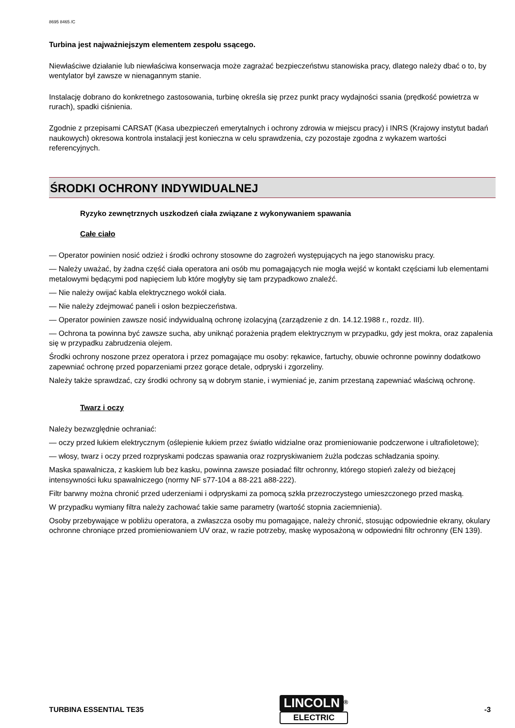8695 8465 /C
Turbina jest najważniejszym elementem zespołu ssącego.
Niewłaściwe działanie lub niewłaściwa konserwacja może zagrażać bezpieczeństwu stanowiska pracy, dlatego należy dbać o to, by wentylator był zawsze w nienagannym stanie.
Instalację dobrano do konkretnego zastosowania, turbinę określa się przez punkt pracy wydajności ssania (prędkość powietrza w rurach), spadki ciśnienia.
Zgodnie z przepisami CARSAT (Kasa ubezpieczeń emerytalnych i ochrony zdrowia w miejscu pracy) i INRS (Krajowy instytut badań naukowych) okresowa kontrola instalacji jest konieczna w celu sprawdzenia, czy pozostaje zgodna z wykazem wartości referencyjnych.
ŚRODKI OCHRONY INDYWIDUALNEJ
Ryzyko zewnętrznych uszkodzeń ciała związane z wykonywaniem spawania
Całe ciało
— Operator powinien nosić odzież i środki ochrony stosowne do zagrożeń występujących na jego stanowisku pracy.
— Należy uważać, by żadna część ciała operatora ani osób mu pomagających nie mogła wejść w kontakt częściami lub elementami metalowymi będącymi pod napięciem lub które mogłyby się tam przypadkowo znaleźć.
— Nie należy owijać kabla elektrycznego wokół ciała.
— Nie należy zdejmować paneli i osłon bezpieczeństwa.
— Operator powinien zawsze nosić indywidualną ochronę izolacyjną (zarządzenie z dn. 14.12.1988 r., rozdz. III).
— Ochrona ta powinna być zawsze sucha, aby uniknąć porażenia prądem elektrycznym w przypadku, gdy jest mokra, oraz zapalenia się w przypadku zabrudzenia olejem.
Środki ochrony noszone przez operatora i przez pomagające mu osoby: rękawice, fartuchy, obuwie ochronne powinny dodatkowo zapewniać ochronę przed poparzeniami przez gorące detale, odpryski i zgorzeliny.
Należy także sprawdzać, czy środki ochrony są w dobrym stanie, i wymieniać je, zanim przestaną zapewniać właściwą ochronę.
Twarz i oczy
Należy bezwzględnie ochraniać:
— oczy przed łukiem elektrycznym (oślepienie łukiem przez światło widzialne oraz promieniowanie podczerwone i ultrafioletowe);
— włosy, twarz i oczy przed rozpryskami podczas spawania oraz rozpryskiwaniem żużla podczas schładzania spoiny.
Maska spawalnicza, z kaskiem lub bez kasku, powinna zawsze posiadać filtr ochronny, którego stopień zależy od bieżącej intensywności łuku spawalniczego (normy NF s77-104 a 88-221 a88-222).
Filtr barwny można chronić przed uderzeniami i odpryskami za pomocą szkła przezroczystego umieszczonego przed maską.
W przypadku wymiany filtra należy zachować takie same parametry (wartość stopnia zaciemnienia).
Osoby przebywające w pobliżu operatora, a zwłaszcza osoby mu pomagające, należy chronić, stosując odpowiednie ekrany, okulary ochronne chroniące przed promieniowaniem UV oraz, w razie potrzeby, maskę wyposażoną w odpowiedni filtr ochronny (EN 139).
TURBINA ESSENTIAL TE35
LINCOLN<sup>®</sup>
ELECTRIC
-3